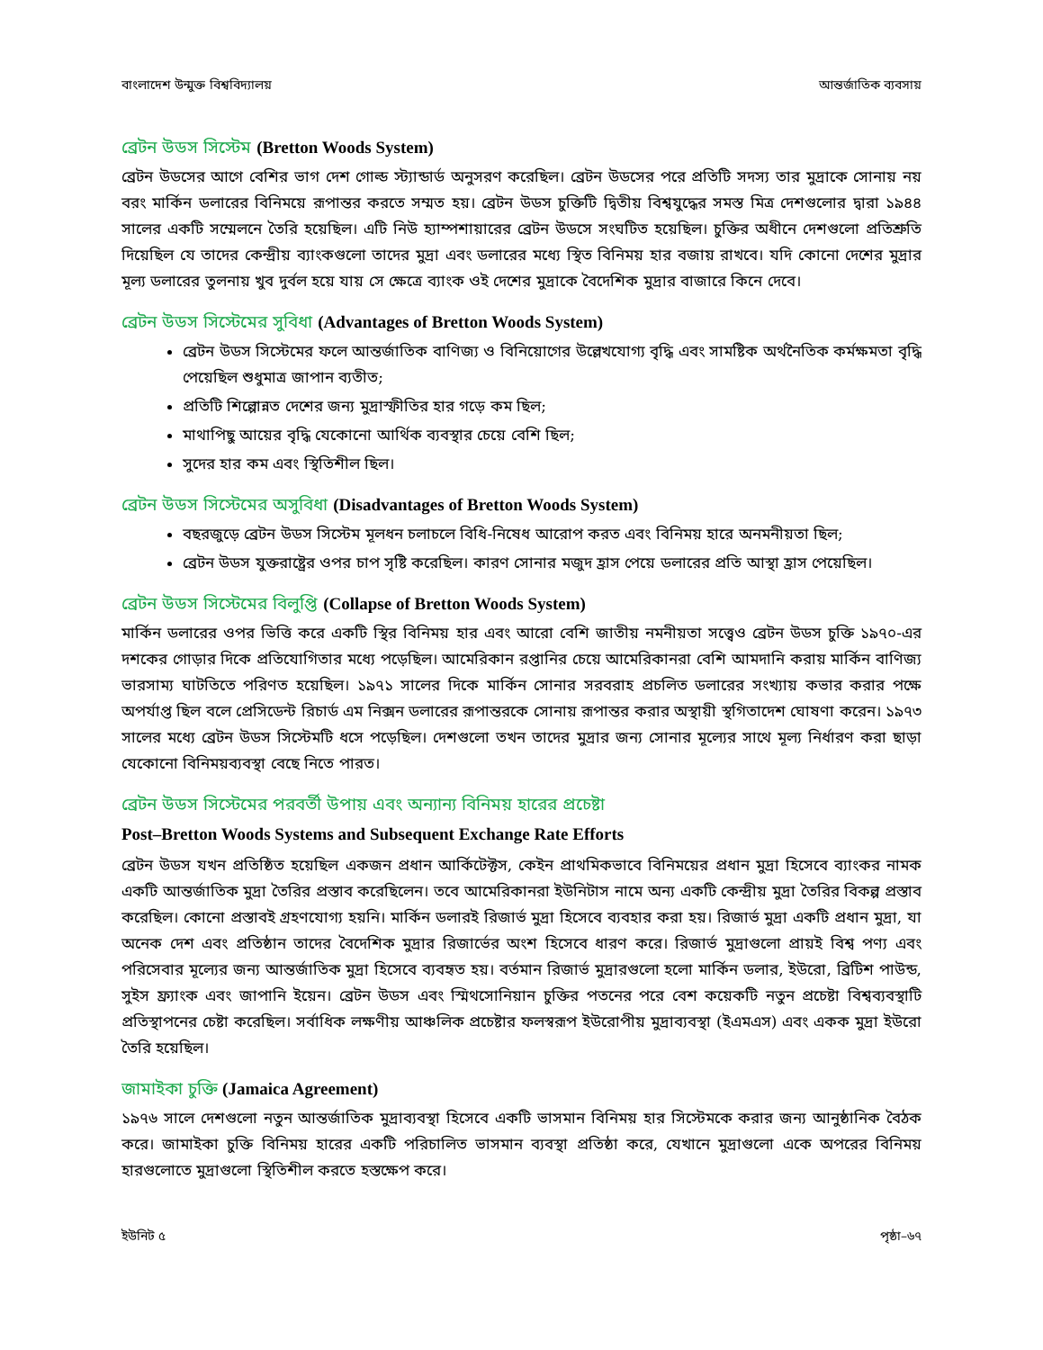বাংলাদেশ উন্মুক্ত বিশ্ববিদ্যালয় আন্তর্জাতিক ব্যবসায়
ব্রেটন উডস সিস্টেম (Bretton Woods System)
ব্রেটন উডসের আগে বেশির ভাগ দেশ গোল্ড স্ট্যান্ডার্ড অনুসরণ করেছিল। ব্রেটন উডসের পরে প্রতিটি সদস্য তার মুদ্রাকে সোনায় নয় বরং মার্কিন ডলারের বিনিময়ে রূপান্তর করতে সম্মত হয়। ব্রেটন উডস চুক্তিটি দ্বিতীয় বিশ্বযুদ্ধের সমস্ত মিত্র দেশগুলোর দ্বারা ১৯৪৪ সালের একটি সম্মেলনে তৈরি হয়েছিল। এটি নিউ হ্যাম্পশায়ারের ব্রেটন উডসে সংঘটিত হয়েছিল। চুক্তির অধীনে দেশগুলো প্রতিশ্রুতি দিয়েছিল যে তাদের কেন্দ্রীয় ব্যাংকগুলো তাদের মুদ্রা এবং ডলারের মধ্যে স্থিত বিনিময় হার বজায় রাখবে। যদি কোনো দেশের মুদ্রার মূল্য ডলারের তুলনায় খুব দুর্বল হয়ে যায় সে ক্ষেত্রে ব্যাংক ওই দেশের মুদ্রাকে বৈদেশিক মুদ্রার বাজারে কিনে দেবে।
ব্রেটন উডস সিস্টেমের সুবিধা (Advantages of Bretton Woods System)
ব্রেটন উডস সিস্টেমের ফলে আন্তর্জাতিক বাণিজ্য ও বিনিয়োগের উল্লেখযোগ্য বৃদ্ধি এবং সামষ্টিক অর্থনৈতিক কর্মক্ষমতা বৃদ্ধি পেয়েছিল শুধুমাত্র জাপান ব্যতীত;
প্রতিটি শিল্পোন্নত দেশের জন্য মুদ্রাস্ফীতির হার গড়ে কম ছিল;
মাথাপিছু আয়ের বৃদ্ধি যেকোনো আর্থিক ব্যবস্থার চেয়ে বেশি ছিল;
সুদের হার কম এবং স্থিতিশীল ছিল।
ব্রেটন উডস সিস্টেমের অসুবিধা (Disadvantages of Bretton Woods System)
বছরজুড়ে ব্রেটন উডস সিস্টেম মূলধন চলাচলে বিধি-নিষেধ আরোপ করত এবং বিনিময় হারে অনমনীয়তা ছিল;
ব্রেটন উডস যুক্তরাষ্ট্রের ওপর চাপ সৃষ্টি করেছিল। কারণ সোনার মজুদ হ্রাস পেয়ে ডলারের প্রতি আস্থা হ্রাস পেয়েছিল।
ব্রেটন উডস সিস্টেমের বিলুপ্তি (Collapse of Bretton Woods System)
মার্কিন ডলারের ওপর ভিত্তি করে একটি স্থির বিনিময় হার এবং আরো বেশি জাতীয় নমনীয়তা সত্ত্বেও ব্রেটন উডস চুক্তি ১৯৭০-এর দশকের গোড়ার দিকে প্রতিযোগিতার মধ্যে পড়েছিল। আমেরিকান রপ্তানির চেয়ে আমেরিকানরা বেশি আমদানি করায় মার্কিন বাণিজ্য ভারসাম্য ঘাটতিতে পরিণত হয়েছিল। ১৯৭১ সালের দিকে মার্কিন সোনার সরবরাহ প্রচলিত ডলারের সংখ্যায় কভার করার পক্ষে অপর্যাপ্ত ছিল বলে প্রেসিডেন্ট রিচার্ড এম নিক্সন ডলারের রূপান্তরকে সোনায় রূপান্তর করার অস্থায়ী স্থগিতাদেশ ঘোষণা করেন। ১৯৭৩ সালের মধ্যে ব্রেটন উডস সিস্টেমটি ধসে পড়েছিল। দেশগুলো তখন তাদের মুদ্রার জন্য সোনার মূল্যের সাথে মূল্য নির্ধারণ করা ছাড়া যেকোনো বিনিময়ব্যবস্থা বেছে নিতে পারত।
ব্রেটন উডস সিস্টেমের পরবর্তী উপায় এবং অন্যান্য বিনিময় হারের প্রচেষ্টা
Post–Bretton Woods Systems and Subsequent Exchange Rate Efforts
ব্রেটন উডস যখন প্রতিষ্ঠিত হয়েছিল একজন প্রধান আর্কিটেক্টস, কেইন প্রাথমিকভাবে বিনিময়ের প্রধান মুদ্রা হিসেবে ব্যাংকর নামক একটি আন্তর্জাতিক মুদ্রা তৈরির প্রস্তাব করেছিলেন। তবে আমেরিকানরা ইউনিটাস নামে অন্য একটি কেন্দ্রীয় মুদ্রা তৈরির বিকল্প প্রস্তাব করেছিল। কোনো প্রস্তাবই গ্রহণযোগ্য হয়নি। মার্কিন ডলারই রিজার্ভ মুদ্রা হিসেবে ব্যবহার করা হয়। রিজার্ভ মুদ্রা একটি প্রধান মুদ্রা, যা অনেক দেশ এবং প্রতিষ্ঠান তাদের বৈদেশিক মুদ্রার রিজার্ভের অংশ হিসেবে ধারণ করে। রিজার্ভ মুদ্রাগুলো প্রায়ই বিশ্ব পণ্য এবং পরিসেবার মূল্যের জন্য আন্তর্জাতিক মুদ্রা হিসেবে ব্যবহৃত হয়। বর্তমান রিজার্ভ মুদ্রারগুলো হলো মার্কিন ডলার, ইউরো, ব্রিটিশ পাউন্ড, সুইস ফ্র্যাংক এবং জাপানি ইয়েন। ব্রেটন উডস এবং স্মিথসোনিয়ান চুক্তির পতনের পরে বেশ কয়েকটি নতুন প্রচেষ্টা বিশ্বব্যবস্থাটি প্রতিস্থাপনের চেষ্টা করেছিল। সর্বাধিক লক্ষণীয় আঞ্চলিক প্রচেষ্টার ফলস্বরূপ ইউরোপীয় মুদ্রাব্যবস্থা (ইএমএস) এবং একক মুদ্রা ইউরো তৈরি হয়েছিল।
জামাইকা চুক্তি (Jamaica Agreement)
১৯৭৬ সালে দেশগুলো নতুন আন্তর্জাতিক মুদ্রাব্যবস্থা হিসেবে একটি ভাসমান বিনিময় হার সিস্টেমকে করার জন্য আনুষ্ঠানিক বৈঠক করে। জামাইকা চুক্তি বিনিময় হারের একটি পরিচালিত ভাসমান ব্যবস্থা প্রতিষ্ঠা করে, যেখানে মুদ্রাগুলো একে অপরের বিনিময় হারগুলোতে মুদ্রাগুলো স্থিতিশীল করতে হস্তক্ষেপ করে।
ইউনিট ৫ পৃষ্ঠা–৬৭